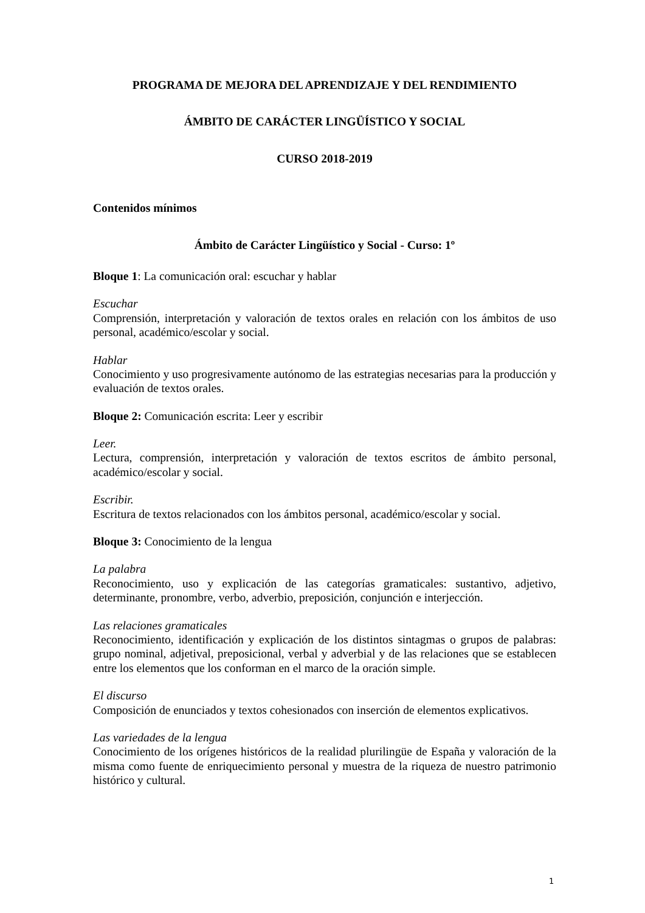PROGRAMA DE MEJORA DEL APRENDIZAJE Y DEL RENDIMIENTO
ÁMBITO DE CARÁCTER LINGÜÍSTICO Y SOCIAL
CURSO 2018-2019
Contenidos mínimos
Ámbito de Carácter Lingüístico y Social - Curso: 1º
Bloque 1: La comunicación oral: escuchar y hablar
Escuchar
Comprensión, interpretación y valoración de textos orales en relación con los ámbitos de uso personal, académico/escolar y social.
Hablar
Conocimiento y uso progresivamente autónomo de las estrategias necesarias para la producción y evaluación de textos orales.
Bloque 2: Comunicación escrita: Leer y escribir
Leer.
Lectura, comprensión, interpretación y valoración de textos escritos de ámbito personal, académico/escolar y social.
Escribir.
Escritura de textos relacionados con los ámbitos personal, académico/escolar y social.
Bloque 3: Conocimiento de la lengua
La palabra
Reconocimiento, uso y explicación de las categorías gramaticales: sustantivo, adjetivo, determinante, pronombre, verbo, adverbio, preposición, conjunción e interjección.
Las relaciones gramaticales
Reconocimiento, identificación y explicación de los distintos sintagmas o grupos de palabras: grupo nominal, adjetival, preposicional, verbal y adverbial y de las relaciones que se establecen entre los elementos que los conforman en el marco de la oración simple.
El discurso
Composición de enunciados y textos cohesionados con inserción de elementos explicativos.
Las variedades de la lengua
Conocimiento de los orígenes históricos de la realidad plurilingüe de España y valoración de la misma como fuente de enriquecimiento personal y muestra de la riqueza de nuestro patrimonio histórico y cultural.
1